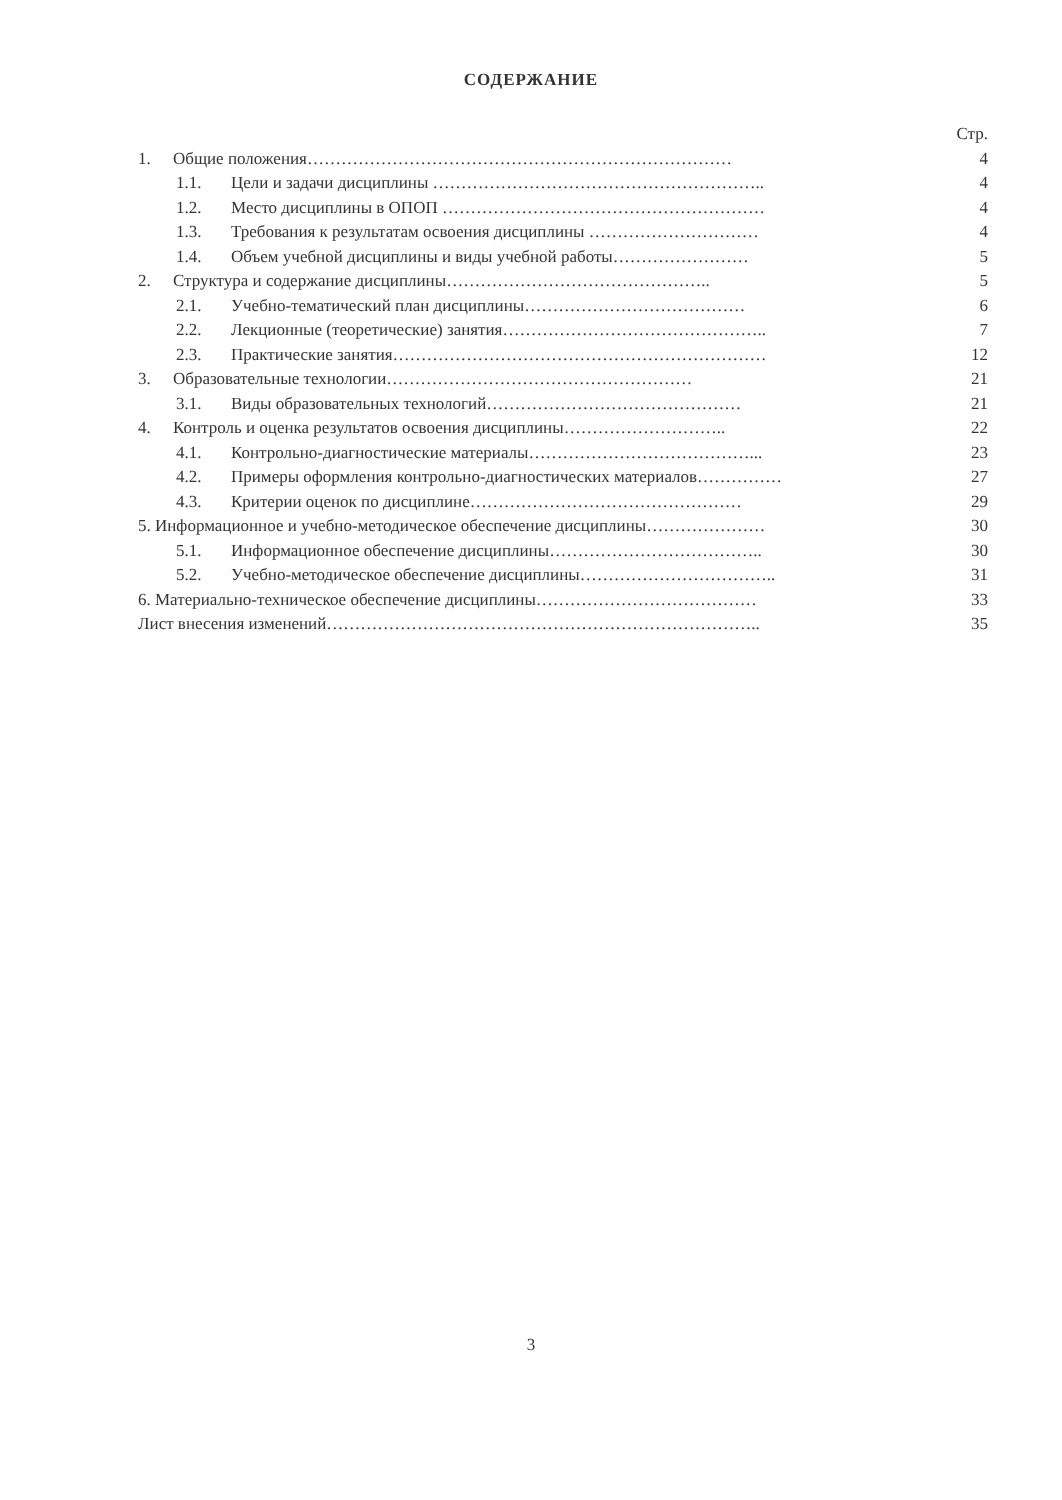СОДЕРЖАНИЕ
Стр.
1. Общие положения………………………………………………………………… 4
1.1. Цели и задачи дисциплины ………………………………………………….. 4
1.2. Место дисциплины в ОПОП ………………………………………………… 4
1.3. Требования к результатам освоения дисциплины ………………………… 4
1.4. Объем учебной дисциплины и виды учебной работы…………………… 5
2. Структура и содержание дисциплины……………………………………….. 5
2.1. Учебно-тематический план дисциплины………………………………… 6
2.2. Лекционные (теоретические) занятия……………………………………….. 7
2.3. Практические занятия………………………………………………………… 12
3. Образовательные технологии……………………………………………… 21
3.1. Виды образовательных технологий……………………………………… 21
4. Контроль и оценка результатов освоения дисциплины……………………….. 22
4.1. Контрольно-диагностические материалы…………………………………... 23
4.2. Примеры оформления контрольно-диагностических материалов…………… 27
4.3. Критерии оценок по дисциплине………………………………………… 29
5. Информационное и учебно-методическое обеспечение дисциплины………………… 30
5.1. Информационное обеспечение дисциплины……………………………….. 30
5.2. Учебно-методическое обеспечение дисциплины…………………………….. 31
6. Материально-техническое обеспечение дисциплины………………………………… 33
Лист внесения изменений………………………………………………………………….. 35
3